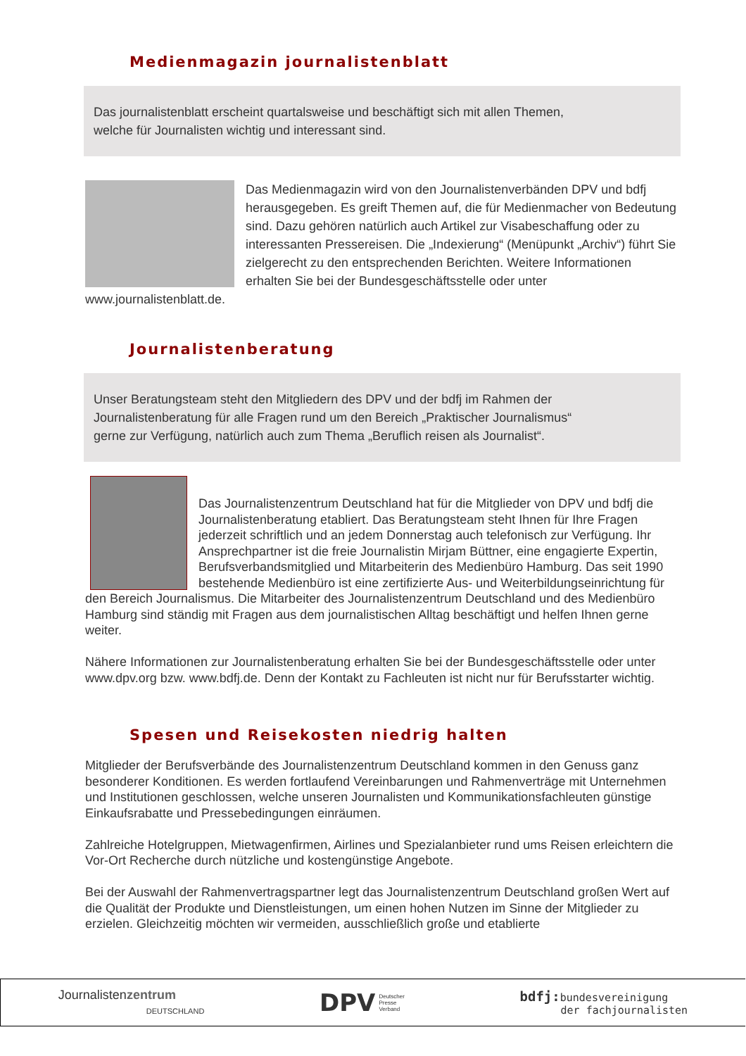Medienmagazin journalistenblatt
Das journalistenblatt erscheint quartalsweise und beschäftigt sich mit allen Themen,
welche für Journalisten wichtig und interessant sind.
Das Medienmagazin wird von den Journalistenverbänden DPV und bdfj herausgegeben. Es greift Themen auf, die für Medienmacher von Bedeutung sind. Dazu gehören natürlich auch Artikel zur Visabeschaffung oder zu interessanten Pressereisen. Die „Indexierung“ (Menüpunkt „Archiv“) führt Sie zielgerecht zu den entsprechenden Berichten. Weitere Informationen erhalten Sie bei der Bundesgeschäftsstelle oder unter www.journalistenblatt.de.
Journalistenberatung
Unser Beratungsteam steht den Mitgliedern des DPV und der bdfj im Rahmen der
Journalistenberatung für alle Fragen rund um den Bereich „Praktischer Journalismus“
gerne zur Verfügung, natürlich auch zum Thema „Beruflich reisen als Journalist“.
Das Journalistenzentrum Deutschland hat für die Mitglieder von DPV und bdfj die Journalistenberatung etabliert. Das Beratungsteam steht Ihnen für Ihre Fragen jederzeit schriftlich und an jedem Donnerstag auch telefonisch zur Verfügung. Ihr Ansprechpartner ist die freie Journalistin Mirjam Büttner, eine engagierte Expertin, Berufsverbandsmitglied und Mitarbeiterin des Medienbüro Hamburg. Das seit 1990 bestehende Medienbüro ist eine zertifizierte Aus- und Weiterbildungseinrichtung für den Bereich Journalismus. Die Mitarbeiter des Journalistenzentrum Deutschland und des Medienbüro Hamburg sind ständig mit Fragen aus dem journalistischen Alltag beschäftigt und helfen Ihnen gerne weiter.
Nähere Informationen zur Journalistenberatung erhalten Sie bei der Bundesgeschäftsstelle oder unter www.dpv.org bzw. www.bdfj.de. Denn der Kontakt zu Fachleuten ist nicht nur für Berufsstarter wichtig.
Spesen und Reisekosten niedrig halten
Mitglieder der Berufsverbände des Journalistenzentrum Deutschland kommen in den Genuss ganz besonderer Konditionen. Es werden fortlaufend Vereinbarungen und Rahmenverträge mit Unternehmen und Institutionen geschlossen, welche unseren Journalisten und Kommunikationsfachleuten günstige Einkaufsrabatte und Pressebedingungen einräumen.
Zahlreiche Hotelgruppen, Mietwagenfirmen, Airlines und Spezialanbieter rund ums Reisen erleichtern die Vor-Ort Recherche durch nützliche und kostengünstige Angebote.
Bei der Auswahl der Rahmenvertragspartner legt das Journalistenzentrum Deutschland großen Wert auf die Qualität der Produkte und Dienstleistungen, um einen hohen Nutzen im Sinne der Mitglieder zu erzielen. Gleichzeitig möchten wir vermeiden, ausschließlich große und etablierte
Journalistenzentrum
DEUTSCHLAND
DPV Deutscher
Presse
Verband
bdfj: bundesvereinigung
der fachjournalisten